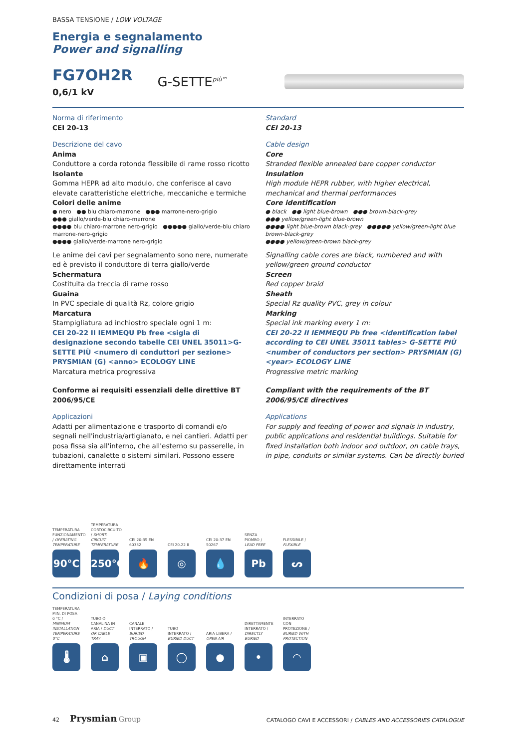BASSA TENSIONE / LOW VOLTAGE
Energia e segnalamento
Power and signalling
FG7OH2R
0,6/1 kV
G-SETTE<sup>più™</sup>
Norma di riferimento
CEI 20-13
Descrizione del cavo
Anima
Conduttore a corda rotonda flessibile di rame rosso ricotto
Isolante
Gomma HEPR ad alto modulo, che conferisce al cavo elevate caratteristiche elettriche, meccaniche e termiche
Colori delle anime
● nero ●● blu chiaro-marrone ●●● marrone-nero-grigio
●●● giallo/verde-blu chiaro-marrone
●●●● blu chiaro-marrone nero-grigio ●●●●● giallo/verde-blu chiaro marrone-nero-grigio
●●●● giallo/verde-marrone nero-grigio
Le anime dei cavi per segnalamento sono nere, numerate ed è previsto il conduttore di terra giallo/verde
Schermatura
Costituita da treccia di rame rosso
Guaina
In PVC speciale di qualità Rz, colore grigio
Marcatura
Stampigliatura ad inchiostro speciale ogni 1 m:
CEI 20-22 II IEMMEQU Pb free <sigla di designazione secondo tabelle CEI UNEL 35011>G-SETTE PIÙ <numero di conduttori per sezione> PRYSMIAN (G) <anno> ECOLOGY LINE
Marcatura metrica progressiva
Conforme ai requisiti essenziali delle direttive BT 2006/95/CE
Applicazioni
Adatti per alimentazione e trasporto di comandi e/o segnali nell'industria/artigianato, e nei cantieri. Adatti per posa fissa sia all'interno, che all'esterno su passerelle, in tubazioni, canalette o sistemi similari. Possono essere direttamente interrati
Standard
CEI 20-13
Cable design
Core
Stranded flexible annealed bare copper conductor
Insulation
High module HEPR rubber, with higher electrical, mechanical and thermal performances
Core identification
● black ●● light blue-brown ●●● brown-black-grey
●●● yellow/green-light blue-brown
●●●● light blue-brown black-grey ●●●●● yellow/green-light blue brown-black-grey
●●●● yellow/green-brown black-grey
Signalling cable cores are black, numbered and with yellow/green ground conductor
Screen
Red copper braid
Sheath
Special Rz quality PVC, grey in colour
Marking
Special ink marking every 1 m:
CEI 20-22 II IEMMEQU Pb free <identification label according to CEI UNEL 35011 tables> G-SETTE PIÙ <number of conductors per section> PRYSMIAN (G) <year> ECOLOGY LINE
Progressive metric marking
Compliant with the requirements of the BT 2006/95/CE directives
Applications
For supply and feeding of power and signals in industry, public applications and residential buildings. Suitable for fixed installation both indoor and outdoor, on cable trays, in pipe, conduits or similar systems. Can be directly buried
TEMPERATURA FUNZIONAMENTO / OPERATING TEMPERATURE
90°C
TEMPERATURA CORTOCIRCUITO / SHORT-CIRCUIT TEMPERATURE
250°C
CEI 20-35 EN 60332
🔥
CEI 20.22 II
◎
CEI 20-37 EN 50267
💧
SENZA PIOMBO / LEAD FREE
Pb
FLESSIBILE / FLEXIBLE
ᔕ
Condizioni di posa / Laying conditions
TEMPERATURA MIN. DI POSA 0 °C / MINIMUM INSTALLATION TEMPERATURE 0°C
🌡
TUBO O CANALINA IN ARIA / DUCT OR CABLE TRAY
⌂
CANALE INTERRATO / BURIED TROUGH
▣
TUBO INTERRATO / BURIED DUCT
◯
ARIA LIBERA / OPEN AIR
●
DIRETTAMENTE INTERRATO / DIRECTLY BURIED
•
INTERRATO CON PROTEZIONE / BURIED WITH PROTECTION
◠
42 Prysmian Group
CATALOGO CAVI E ACCESSORI / CABLES AND ACCESSORIES CATALOGUE